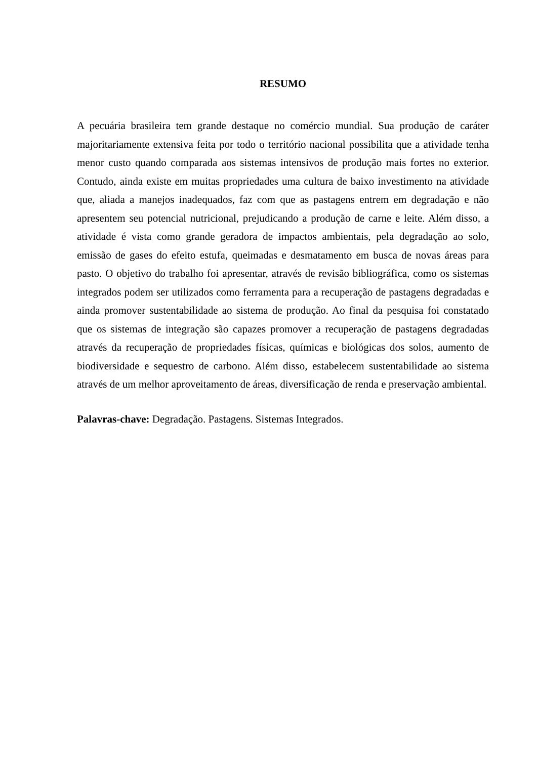RESUMO
A pecuária brasileira tem grande destaque no comércio mundial. Sua produção de caráter majoritariamente extensiva feita por todo o território nacional possibilita que a atividade tenha menor custo quando comparada aos sistemas intensivos de produção mais fortes no exterior. Contudo, ainda existe em muitas propriedades uma cultura de baixo investimento na atividade que, aliada a manejos inadequados, faz com que as pastagens entrem em degradação e não apresentem seu potencial nutricional, prejudicando a produção de carne e leite. Além disso, a atividade é vista como grande geradora de impactos ambientais, pela degradação ao solo, emissão de gases do efeito estufa, queimadas e desmatamento em busca de novas áreas para pasto. O objetivo do trabalho foi apresentar, através de revisão bibliográfica, como os sistemas integrados podem ser utilizados como ferramenta para a recuperação de pastagens degradadas e ainda promover sustentabilidade ao sistema de produção. Ao final da pesquisa foi constatado que os sistemas de integração são capazes promover a recuperação de pastagens degradadas através da recuperação de propriedades físicas, químicas e biológicas dos solos, aumento de biodiversidade e sequestro de carbono. Além disso, estabelecem sustentabilidade ao sistema através de um melhor aproveitamento de áreas, diversificação de renda e preservação ambiental.
Palavras-chave: Degradação. Pastagens. Sistemas Integrados.